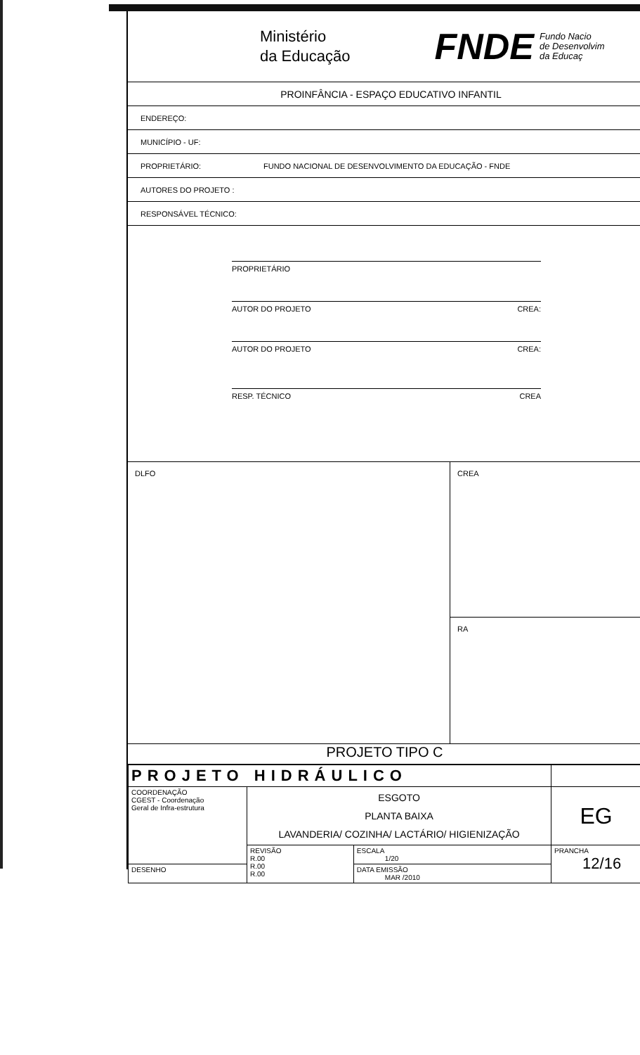Ministério
da Educação
FNDE
Fundo Nacio
de Desenvolvim
da Educaç
PROINFÂNCIA - ESPAÇO EDUCATIVO INFANTIL
ENDEREÇO:
MUNICÍPIO - UF:
PROPRIETÁRIO: FUNDO NACIONAL DE DESENVOLVIMENTO DA EDUCAÇÃO - FNDE
AUTORES DO PROJETO :
RESPONSÁVEL TÉCNICO:
PROPRIETÁRIO
AUTOR DO PROJETO CREA:
AUTOR DO PROJETO CREA:
RESP. TÉCNICO CREA
DLFO
CREA
RA
PROJETO TIPO C
| PROJETO HIDRÁULICO | | | |
| COORDENAÇÃO CGEST - Coordenação Geral de Infra-estrutura | ESGOTO PLANTA BAIXA LAVANDERIA/ COZINHA/ LACTÁRIO/ HIGIENIZAÇÃO | | EG |
| | REVISÃO R.00 R.00 R.00 | ESCALA 1/20 | PRANCHA 12/16 |
| DESENHO | | DATA EMISSÃO MAR /2010 | |